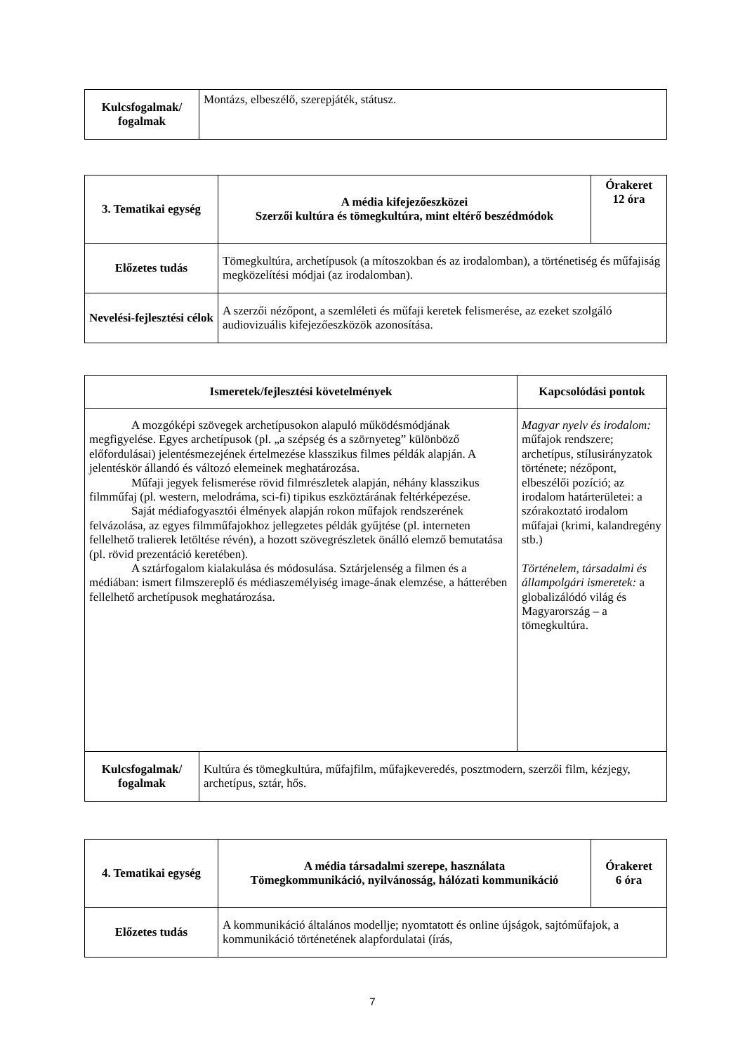| Kulcsfogalmak/ fogalmak | Montázs, elbeszélő, szerepjáték, státusz. |
| 3. Tematikai egység | A média kifejezőeszközei Szerzői kultúra és tömegkultúra, mint eltérő beszédmódok | Órakeret 12 óra |
| --- | --- | --- |
| Előzetes tudás | Tömegkultúra, archetípusok (a mítoszokban és az irodalomban), a történetiség és műfajiság megközelítési módjai (az irodalomban). | |
| Nevelési-fejlesztési célok | A szerzői nézőpont, a szemléleti és műfaji keretek felismerése, az ezeket szolgáló audiovizuális kifejezőeszközök azonosítása. | |
| Ismeretek/fejlesztési követelmények | | Kapcsolódási pontok |
| --- | --- | --- |
| A mozgóképi szövegek archetípusokon alapuló működésmódjának megfigyelése. Egyes archetípusok (pl. „a szépség és a szörnyeteg” különböző előfordulásai) jelentésmezejének értelmezése klasszikus filmes példák alapján. A jelentéskör állandó és változó elemeinek meghatározása. Műfaji jegyek felismerése rövid filmrészletek alapján, néhány klasszikus filmműfaj (pl. western, melodráma, sci-fi) tipikus eszköztárának feltérképezése. Saját médiafogyasztói élmények alapján rokon műfajok rendszerének felvázolása, az egyes filmműfajokhoz jellegzetes példák gyűjtése (pl. interneten fellelhető tralierek letöltése révén), a hozott szövegrészletek önálló elemző bemutatása (pl. rövid prezentáció keretében). A sztárfogalom kialakulása és módosulása. Sztárjelenség a filmen és a médiában: ismert filmszereplő és médiaszemélyiség image-ának elemzése, a hátterében fellelhető archetípusok meghatározása. | | Magyar nyelv és irodalom: műfajok rendszere; archetípus, stílusirányzatok története; nézőpont, elbeszélői pozíció; az irodalom határterületei: a szórakoztató irodalom műfajai (krimi, kalandregény stb.) Történelem, társadalmi és állampolgári ismeretek: a globalizálódó világ és Magyarország – a tömegkultúra. |
| Kulcsfogalmak/ fogalmak | Kultúra és tömegkultúra, műfajfilm, műfajkeveredés, posztmodern, szerzői film, kézjegy, archetípus, sztár, hős. | |
| 4. Tematikai egység | A média társadalmi szerepe, használata Tömegkommunikáció, nyilvánosság, hálózati kommunikáció | Órakeret 6 óra |
| --- | --- | --- |
| Előzetes tudás | A kommunikáció általános modellje; nyomtatott és online újságok, sajtóműfajok, a kommunikáció történetének alapfordulatai (írás, | |
7